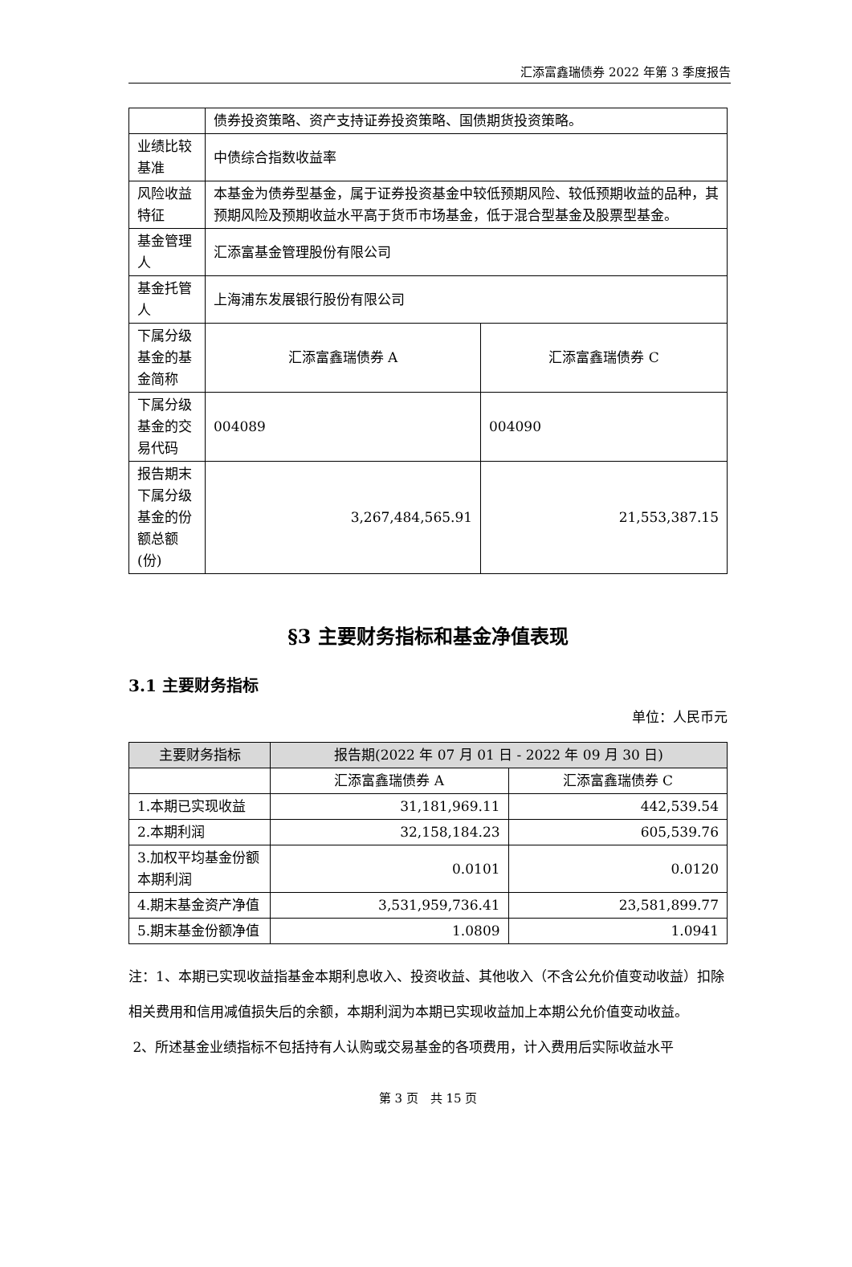汇添富鑫瑞债券 2022 年第 3 季度报告
| | 债券投资策略、资产支持证券投资策略、国债期货投资策略。 | |
| 业绩比较基准 | 中债综合指数收益率 | |
| 风险收益特征 | 本基金为债券型基金，属于证券投资基金中较低预期风险、较低预期收益的品种，其预期风险及预期收益水平高于货币市场基金，低于混合型基金及股票型基金。 | |
| 基金管理人 | 汇添富基金管理股份有限公司 | |
| 基金托管人 | 上海浦东发展银行股份有限公司 | |
| 下属分级基金的基金简称 | 汇添富鑫瑞债券 A | 汇添富鑫瑞债券 C |
| 下属分级基金的交易代码 | 004089 | 004090 |
| 报告期末下属分级基金的份额总额(份) | 3,267,484,565.91 | 21,553,387.15 |
§3 主要财务指标和基金净值表现
3.1 主要财务指标
单位：人民币元
| 主要财务指标 | 报告期(2022 年 07 月 01 日 - 2022 年 09 月 30 日) | |
| --- | --- | --- |
| | 汇添富鑫瑞债券 A | 汇添富鑫瑞债券 C |
| 1.本期已实现收益 | 31,181,969.11 | 442,539.54 |
| 2.本期利润 | 32,158,184.23 | 605,539.76 |
| 3.加权平均基金份额本期利润 | 0.0101 | 0.0120 |
| 4.期末基金资产净值 | 3,531,959,736.41 | 23,581,899.77 |
| 5.期末基金份额净值 | 1.0809 | 1.0941 |
注：1、本期已实现收益指基金本期利息收入、投资收益、其他收入（不含公允价值变动收益）扣除相关费用和信用减值损失后的余额，本期利润为本期已实现收益加上本期公允价值变动收益。
2、所述基金业绩指标不包括持有人认购或交易基金的各项费用，计入费用后实际收益水平
第 3 页　共 15 页